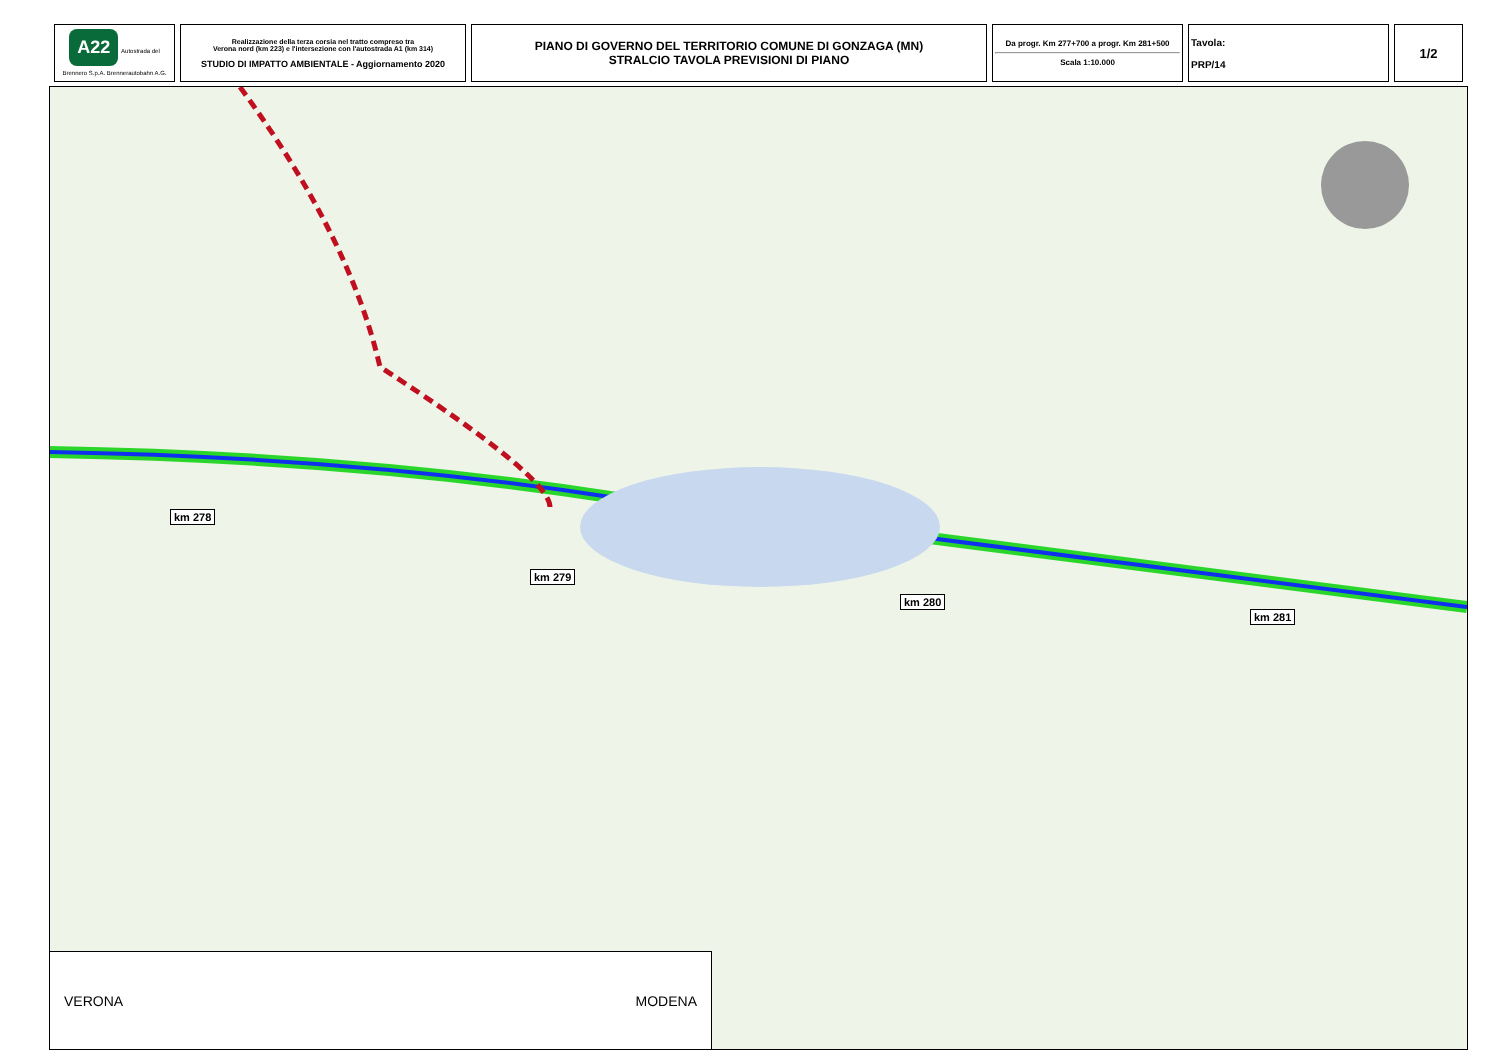| A22 Autostrada del Brennero S.p.A. Brennerautobahn A.G. | Realizzazione della terza corsia nel tratto compreso tra Verona nord (km 223) e l'intersezione con l'autostrada A1 (km 314) STUDIO DI IMPATTO AMBIENTALE - Aggiornamento 2020 | PIANO DI GOVERNO DEL TERRITORIO COMUNE DI GONZAGA (MN) STRALCIO TAVOLA PREVISIONI DI PIANO | Da progr. Km 277+700 a progr. Km 281+500 Scala 1:10.000 | Tavola: PRP/14 | 1/2 |
km 278
km 279
km 280
km 281
VERONA MODENA